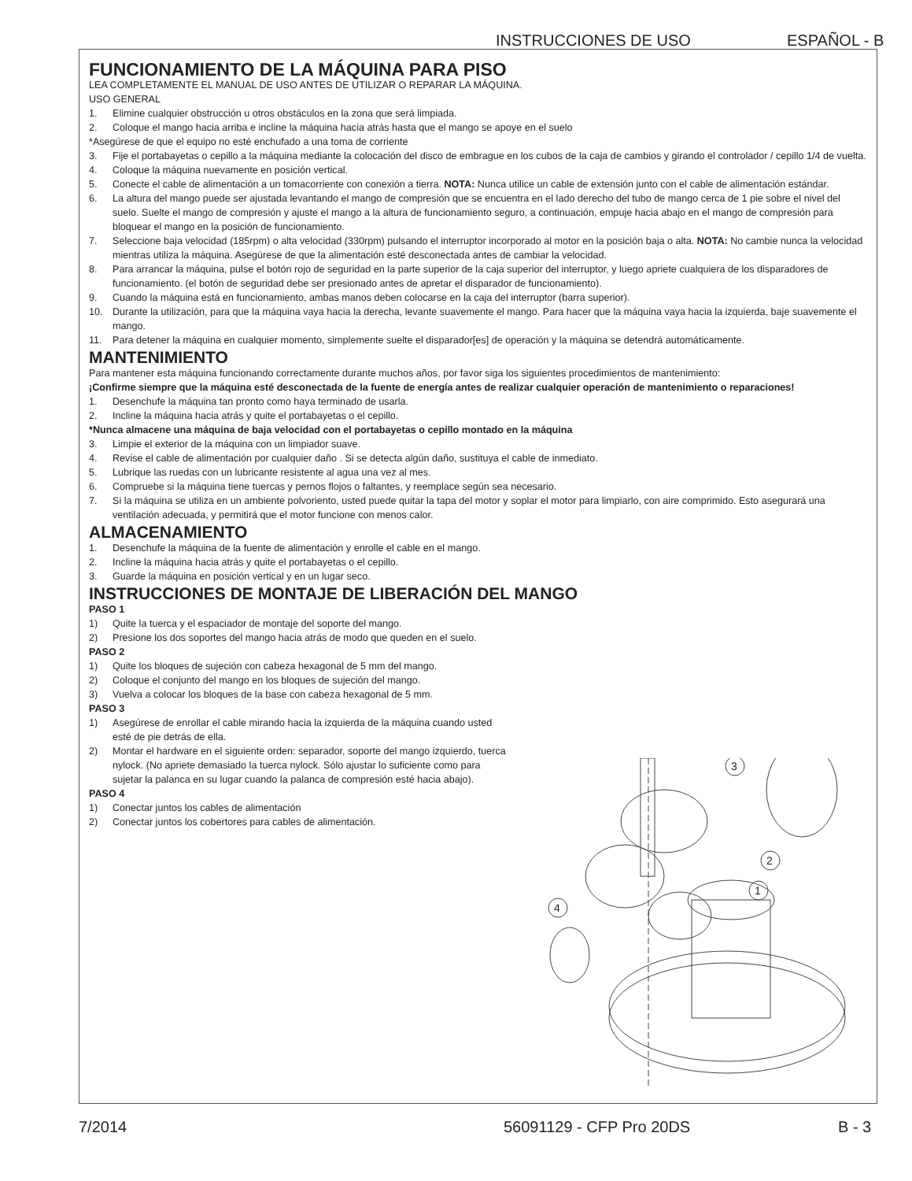INSTRUCCIONES DE USO ESPAÑOL - B
FUNCIONAMIENTO DE LA MÁQUINA PARA PISO
LEA COMPLETAMENTE EL MANUAL DE USO ANTES DE UTILIZAR O REPARAR LA MÁQUINA.
USO GENERAL
1. Elimine cualquier obstrucción u otros obstáculos en la zona que será limpiada.
2. Coloque el mango hacia arriba e incline la máquina hacia atrás hasta que el mango se apoye en el suelo
*Asegúrese de que el equipo no esté enchufado a una toma de corriente
3. Fije el portabayetas o cepillo a la máquina mediante la colocación del disco de embrague en los cubos de la caja de cambios y girando el controlador / cepillo 1/4 de vuelta.
4. Coloque la máquina nuevamente en posición vertical.
5. Conecte el cable de alimentación a un tomacorriente con conexión a tierra. NOTA: Nunca utilice un cable de extensión junto con el cable de alimentación estándar.
6. La altura del mango puede ser ajustada levantando el mango de compresión que se encuentra en el lado derecho del tubo de mango cerca de 1 pie sobre el nivel del suelo. Suelte el mango de compresión y ajuste el mango a la altura de funcionamiento seguro, a continuación, empuje hacia abajo en el mango de compresión para bloquear el mango en la posición de funcionamiento.
7. Seleccione baja velocidad (185rpm) o alta velocidad (330rpm) pulsando el interruptor incorporado al motor en la posición baja o alta. NOTA: No cambie nunca la velocidad mientras utiliza la máquina. Asegúrese de que la alimentación esté desconectada antes de cambiar la velocidad.
8. Para arrancar la máquina, pulse el botón rojo de seguridad en la parte superior de la caja superior del interruptor, y luego apriete cualquiera de los disparadores de funcionamiento. (el botón de seguridad debe ser presionado antes de apretar el disparador de funcionamiento).
9. Cuando la máquina está en funcionamiento, ambas manos deben colocarse en la caja del interruptor (barra superior).
10. Durante la utilización, para que la máquina vaya hacia la derecha, levante suavemente el mango. Para hacer que la máquina vaya hacia la izquierda, baje suavemente el mango.
11. Para detener la máquina en cualquier momento, simplemente suelte el disparador[es] de operación y la máquina se detendrá automáticamente.
MANTENIMIENTO
Para mantener esta máquina funcionando correctamente durante muchos años, por favor siga los siguientes procedimientos de mantenimiento:
¡Confirme siempre que la máquina esté desconectada de la fuente de energía antes de realizar cualquier operación de mantenimiento o reparaciones!
1. Desenchufe la máquina tan pronto como haya terminado de usarla.
2. Incline la máquina hacia atrás y quite el portabayetas o el cepillo.
*Nunca almacene una máquina de baja velocidad con el portabayetas o cepillo montado en la máquina
3. Limpie el exterior de la máquina con un limpiador suave.
4. Revise el cable de alimentación por cualquier daño . Si se detecta algún daño, sustituya el cable de inmediato.
5. Lubrique las ruedas con un lubricante resistente al agua una vez al mes.
6. Compruebe si la máquina tiene tuercas y pernos flojos o faltantes, y reemplace según sea necesario.
7. Si la máquina se utiliza en un ambiente polvoriento, usted puede quitar la tapa del motor y soplar el motor para limpiarlo, con aire comprimido. Esto asegurará una ventilación adecuada, y permitirá que el motor funcione con menos calor.
ALMACENAMIENTO
1. Desenchufe la máquina de la fuente de alimentación y enrolle el cable en el mango.
2. Incline la máquina hacia atrás y quite el portabayetas o el cepillo.
3. Guarde la máquina en posición vertical y en un lugar seco.
INSTRUCCIONES DE MONTAJE DE LIBERACIÓN DEL MANGO
PASO 1
1) Quite la tuerca y el espaciador de montaje del soporte del mango.
2) Presione los dos soportes del mango hacia atrás de modo que queden en el suelo.
PASO 2
1) Quite los bloques de sujeción con cabeza hexagonal de 5 mm del mango.
2) Coloque el conjunto del mango en los bloques de sujeción del mango.
3) Vuelva a colocar los bloques de la base con cabeza hexagonal de 5 mm.
PASO 3
1) Asegúrese de enrollar el cable mirando hacia la izquierda de la máquina cuando usted esté de pie detrás de ella.
2) Montar el hardware en el siguiente orden: separador, soporte del mango izquierdo, tuerca nylock. (No apriete demasiado la tuerca nylock. Sólo ajustar lo suficiente como para sujetar la palanca en su lugar cuando la palanca de compresión esté hacia abajo).
PASO 4
1) Conectar juntos los cables de alimentación
2) Conectar juntos los cobertores para cables de alimentación.
3
2
1
4
7/2014 56091129 - CFP Pro 20DS B - 3